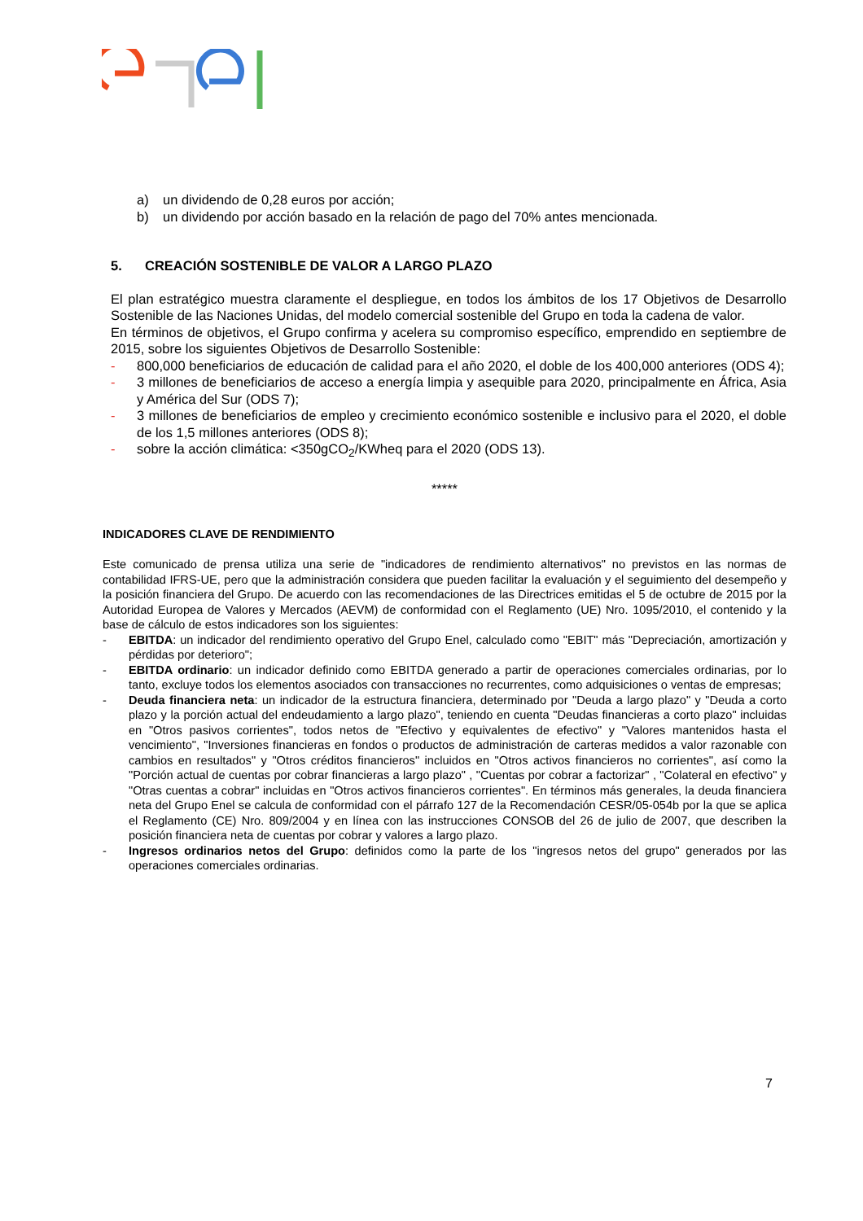a) un dividendo de 0,28 euros por acción;
b) un dividendo por acción basado en la relación de pago del 70% antes mencionada.
5. CREACIÓN SOSTENIBLE DE VALOR A LARGO PLAZO
El plan estratégico muestra claramente el despliegue, en todos los ámbitos de los 17 Objetivos de Desarrollo Sostenible de las Naciones Unidas, del modelo comercial sostenible del Grupo en toda la cadena de valor.
En términos de objetivos, el Grupo confirma y acelera su compromiso específico, emprendido en septiembre de 2015, sobre los siguientes Objetivos de Desarrollo Sostenible:
- 800,000 beneficiarios de educación de calidad para el año 2020, el doble de los 400,000 anteriores (ODS 4);
- 3 millones de beneficiarios de acceso a energía limpia y asequible para 2020, principalmente en África, Asia y América del Sur (ODS 7);
- 3 millones de beneficiarios de empleo y crecimiento económico sostenible e inclusivo para el 2020, el doble de los 1,5 millones anteriores (ODS 8);
- sobre la acción climática: <350gCO<sub>2</sub>/KWheq para el 2020 (ODS 13).
*****
INDICADORES CLAVE DE RENDIMIENTO
Este comunicado de prensa utiliza una serie de "indicadores de rendimiento alternativos" no previstos en las normas de contabilidad IFRS-UE, pero que la administración considera que pueden facilitar la evaluación y el seguimiento del desempeño y la posición financiera del Grupo. De acuerdo con las recomendaciones de las Directrices emitidas el 5 de octubre de 2015 por la Autoridad Europea de Valores y Mercados (AEVM) de conformidad con el Reglamento (UE) Nro. 1095/2010, el contenido y la base de cálculo de estos indicadores son los siguientes:
- EBITDA: un indicador del rendimiento operativo del Grupo Enel, calculado como "EBIT" más "Depreciación, amortización y pérdidas por deterioro";
- EBITDA ordinario: un indicador definido como EBITDA generado a partir de operaciones comerciales ordinarias, por lo tanto, excluye todos los elementos asociados con transacciones no recurrentes, como adquisiciones o ventas de empresas;
- Deuda financiera neta: un indicador de la estructura financiera, determinado por "Deuda a largo plazo" y "Deuda a corto plazo y la porción actual del endeudamiento a largo plazo", teniendo en cuenta "Deudas financieras a corto plazo" incluidas en "Otros pasivos corrientes", todos netos de "Efectivo y equivalentes de efectivo" y "Valores mantenidos hasta el vencimiento", "Inversiones financieras en fondos o productos de administración de carteras medidos a valor razonable con cambios en resultados" y "Otros créditos financieros" incluidos en "Otros activos financieros no corrientes", así como la "Porción actual de cuentas por cobrar financieras a largo plazo" , "Cuentas por cobrar a factorizar" , "Colateral en efectivo" y "Otras cuentas a cobrar" incluidas en "Otros activos financieros corrientes". En términos más generales, la deuda financiera neta del Grupo Enel se calcula de conformidad con el párrafo 127 de la Recomendación CESR/05-054b por la que se aplica el Reglamento (CE) Nro. 809/2004 y en línea con las instrucciones CONSOB del 26 de julio de 2007, que describen la posición financiera neta de cuentas por cobrar y valores a largo plazo.
- Ingresos ordinarios netos del Grupo: definidos como la parte de los "ingresos netos del grupo" generados por las operaciones comerciales ordinarias.
7